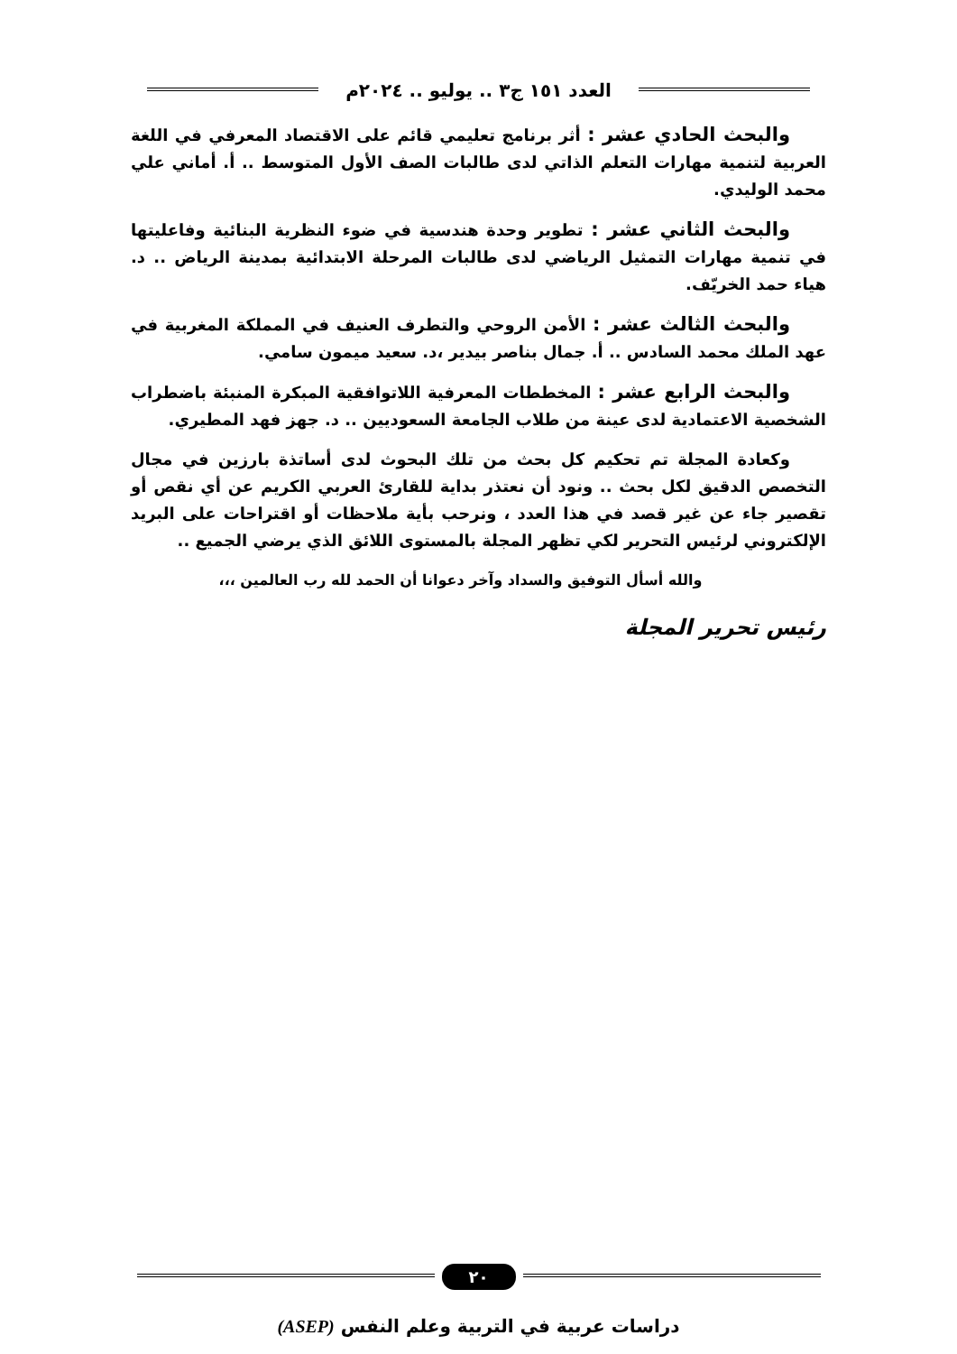العدد ١٥١ ج٣ .. يوليو .. ٢٠٢٤م
والبحث الحادي عشر : أثر برنامج تعليمي قائم على الاقتصاد المعرفي في اللغة العربية لتنمية مهارات التعلم الذاتي لدى طالبات الصف الأول المتوسط .. أ. أماني علي محمد الوليدي.
والبحث الثاني عشر : تطوير وحدة هندسية في ضوء النظرية البنائية وفاعليتها في تنمية مهارات التمثيل الرياضي لدى طالبات المرحلة الابتدائية بمدينة الرياض .. د. هياء حمد الخريّف.
والبحث الثالث عشر : الأمن الروحي والتطرف العنيف في المملكة المغربية في عهد الملك محمد السادس .. أ. جمال بناصر بيدير ،د. سعيد ميمون سامي.
والبحث الرابع عشر : المخططات المعرفية اللاتوافقية المبكرة المنبئة باضطراب الشخصية الاعتمادية لدى عينة من طلاب الجامعة السعوديين .. د. جهز فهد المطيري.
وكعادة المجلة تم تحكيم كل بحث من تلك البحوث لدى أساتذة بارزين في مجال التخصص الدقيق لكل بحث .. ونود أن نعتذر بداية للقارئ العربي الكريم عن أي نقص أو تقصير جاء عن غير قصد في هذا العدد ، ونرحب بأية ملاحظات أو اقتراحات على البريد الإلكتروني لرئيس التحرير لكي تظهر المجلة بالمستوى اللائق الذي يرضي الجميع ..
والله أسأل التوفيق والسداد وآخر دعوانا أن الحمد لله رب العالمين ،،،
رئيس تحرير المجلة
٢٠
دراسات عربية في التربية وعلم النفس (ASEP)